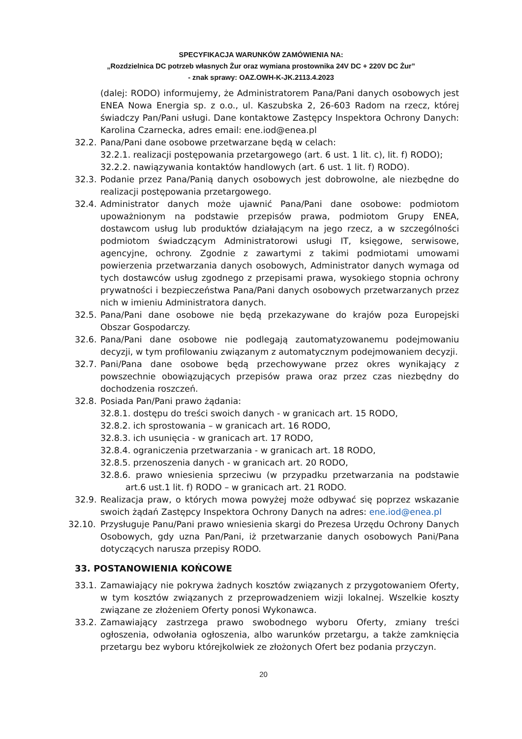SPECYFIKACJA WARUNKÓW ZAMÓWIENIA NA:
„Rozdzielnica DC potrzeb własnych Żur oraz wymiana prostownika 24V DC + 220V DC Żur”
- znak sprawy: OAZ.OWH-K-JK.2113.4.2023
(dalej: RODO) informujemy, że Administratorem Pana/Pani danych osobowych jest ENEA Nowa Energia sp. z o.o., ul. Kaszubska 2, 26-603 Radom na rzecz, której świadczy Pan/Pani usługi. Dane kontaktowe Zastępcy Inspektora Ochrony Danych: Karolina Czarnecka, adres email: ene.iod@enea.pl
32.2. Pana/Pani dane osobowe przetwarzane będą w celach:
32.2.1. realizacji postępowania przetargowego (art. 6 ust. 1 lit. c), lit. f) RODO);
32.2.2. nawiązywania kontaktów handlowych (art. 6 ust. 1 lit. f) RODO).
32.3. Podanie przez Pana/Panią danych osobowych jest dobrowolne, ale niezbędne do realizacji postępowania przetargowego.
32.4. Administrator danych może ujawnić Pana/Pani dane osobowe: podmiotom upoważnionym na podstawie przepisów prawa, podmiotom Grupy ENEA, dostawcom usług lub produktów działającym na jego rzecz, a w szczególności podmiotom świadczącym Administratorowi usługi IT, księgowe, serwisowe, agencyjne, ochrony. Zgodnie z zawartymi z takimi podmiotami umowami powierzenia przetwarzania danych osobowych, Administrator danych wymaga od tych dostawców usług zgodnego z przepisami prawa, wysokiego stopnia ochrony prywatności i bezpieczeństwa Pana/Pani danych osobowych przetwarzanych przez nich w imieniu Administratora danych.
32.5. Pana/Pani dane osobowe nie będą przekazywane do krajów poza Europejski Obszar Gospodarczy.
32.6. Pana/Pani dane osobowe nie podlegają zautomatyzowanemu podejmowaniu decyzji, w tym profilowaniu związanym z automatycznym podejmowaniem decyzji.
32.7. Pani/Pana dane osobowe będą przechowywane przez okres wynikający z powszechnie obowiązujących przepisów prawa oraz przez czas niezbędny do dochodzenia roszczeń.
32.8. Posiada Pan/Pani prawo żądania:
32.8.1. dostępu do treści swoich danych - w granicach art. 15 RODO,
32.8.2. ich sprostowania – w granicach art. 16 RODO,
32.8.3. ich usunięcia - w granicach art. 17 RODO,
32.8.4. ograniczenia przetwarzania - w granicach art. 18 RODO,
32.8.5. przenoszenia danych - w granicach art. 20 RODO,
32.8.6. prawo wniesienia sprzeciwu (w przypadku przetwarzania na podstawie art.6 ust.1 lit. f) RODO – w granicach art. 21 RODO.
32.9. Realizacja praw, o których mowa powyżej może odbywać się poprzez wskazanie swoich żądań Zastępcy Inspektora Ochrony Danych na adres: ene.iod@enea.pl
32.10. Przysługuje Panu/Pani prawo wniesienia skargi do Prezesa Urzędu Ochrony Danych Osobowych, gdy uzna Pan/Pani, iż przetwarzanie danych osobowych Pani/Pana dotyczących narusza przepisy RODO.
33. POSTANOWIENIA KOŃCOWE
33.1. Zamawiający nie pokrywa żadnych kosztów związanych z przygotowaniem Oferty, w tym kosztów związanych z przeprowadzeniem wizji lokalnej. Wszelkie koszty związane ze złożeniem Oferty ponosi Wykonawca.
33.2. Zamawiający zastrzega prawo swobodnego wyboru Oferty, zmiany treści ogłoszenia, odwołania ogłoszenia, albo warunków przetargu, a także zamknięcia przetargu bez wyboru którejkolwiek ze złożonych Ofert bez podania przyczyn.
20